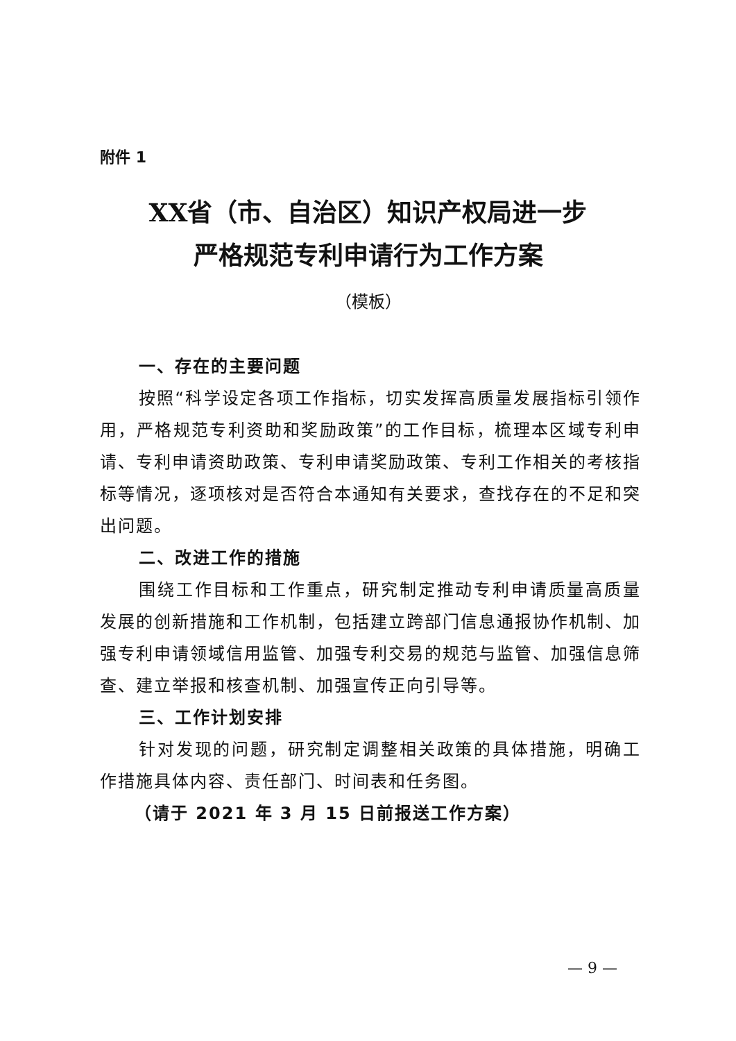附件 1
XX省（市、自治区）知识产权局进一步
严格规范专利申请行为工作方案
（模板）
一、存在的主要问题
按照“科学设定各项工作指标，切实发挥高质量发展指标引领作用，严格规范专利资助和奖励政策”的工作目标，梳理本区域专利申请、专利申请资助政策、专利申请奖励政策、专利工作相关的考核指标等情况，逐项核对是否符合本通知有关要求，查找存在的不足和突出问题。
二、改进工作的措施
围绕工作目标和工作重点，研究制定推动专利申请质量高质量发展的创新措施和工作机制，包括建立跨部门信息通报协作机制、加强专利申请领域信用监管、加强专利交易的规范与监管、加强信息筛查、建立举报和核查机制、加强宣传正向引导等。
三、工作计划安排
针对发现的问题，研究制定调整相关政策的具体措施，明确工作措施具体内容、责任部门、时间表和任务图。
（请于 2021 年 3 月 15 日前报送工作方案）
— 9 —